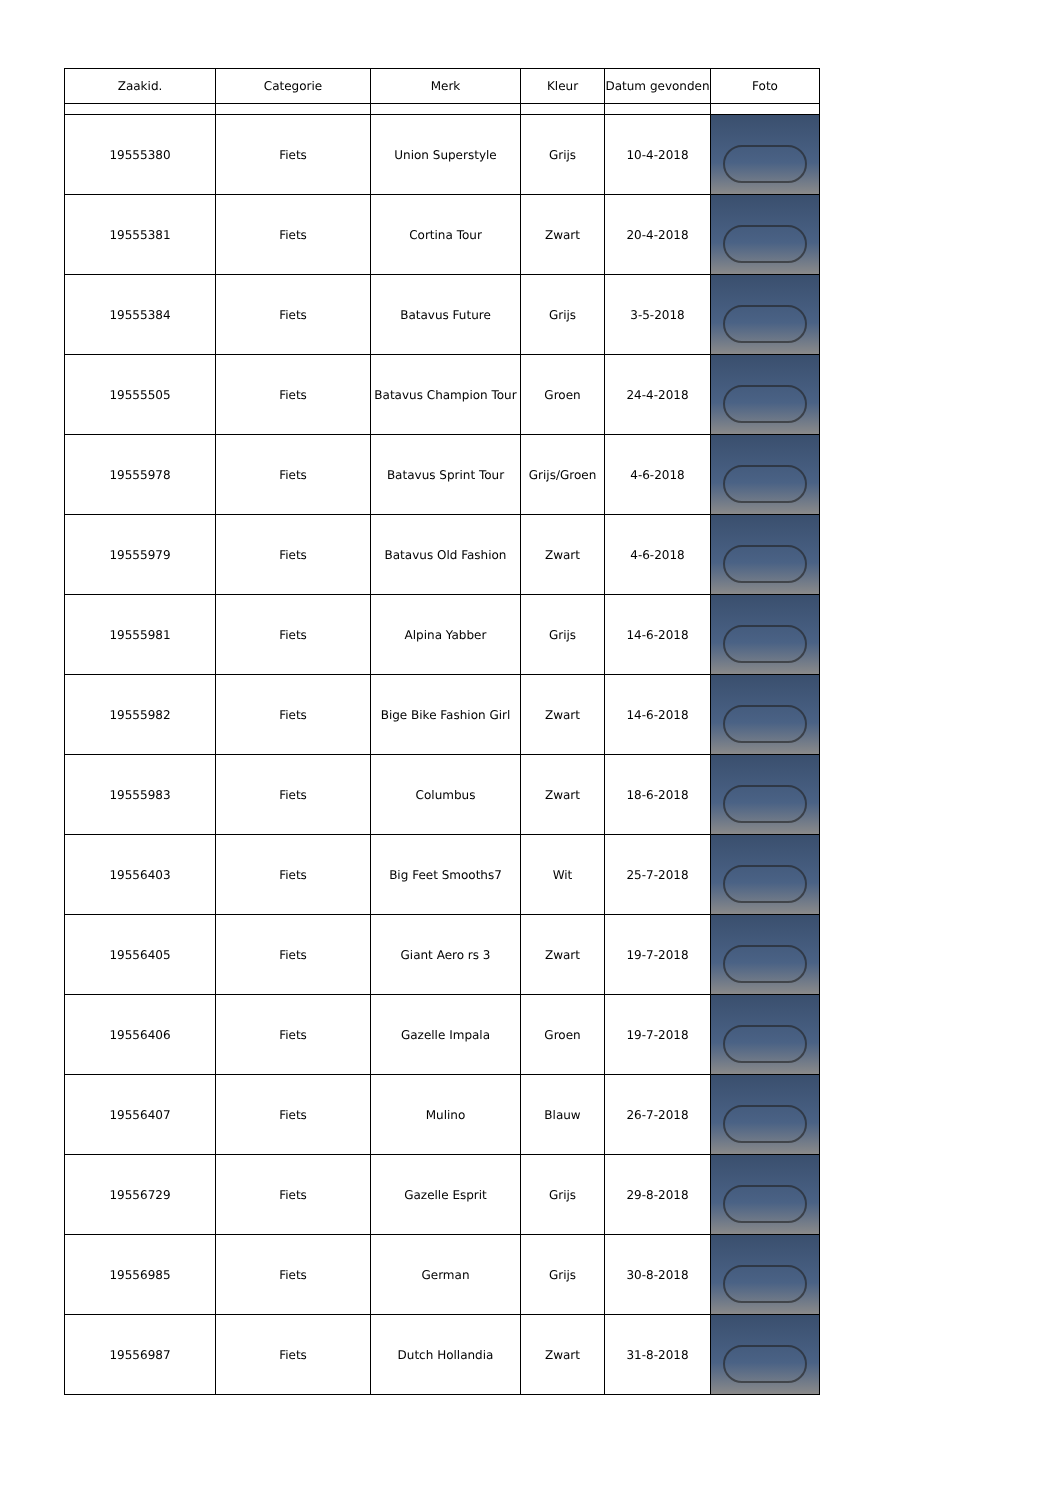| Zaakid. | Categorie | Merk | Kleur | Datum gevonden | Foto |
| --- | --- | --- | --- | --- | --- |
| 19555380 | Fiets | Union Superstyle | Grijs | 10-4-2018 | |
| 19555381 | Fiets | Cortina Tour | Zwart | 20-4-2018 | |
| 19555384 | Fiets | Batavus Future | Grijs | 3-5-2018 | |
| 19555505 | Fiets | Batavus Champion Tour | Groen | 24-4-2018 | |
| 19555978 | Fiets | Batavus Sprint Tour | Grijs/Groen | 4-6-2018 | |
| 19555979 | Fiets | Batavus Old Fashion | Zwart | 4-6-2018 | |
| 19555981 | Fiets | Alpina Yabber | Grijs | 14-6-2018 | |
| 19555982 | Fiets | Bige Bike Fashion Girl | Zwart | 14-6-2018 | |
| 19555983 | Fiets | Columbus | Zwart | 18-6-2018 | |
| 19556403 | Fiets | Big Feet Smooths7 | Wit | 25-7-2018 | |
| 19556405 | Fiets | Giant Aero rs 3 | Zwart | 19-7-2018 | |
| 19556406 | Fiets | Gazelle Impala | Groen | 19-7-2018 | |
| 19556407 | Fiets | Mulino | Blauw | 26-7-2018 | |
| 19556729 | Fiets | Gazelle Esprit | Grijs | 29-8-2018 | |
| 19556985 | Fiets | German | Grijs | 30-8-2018 | |
| 19556987 | Fiets | Dutch Hollandia | Zwart | 31-8-2018 | |